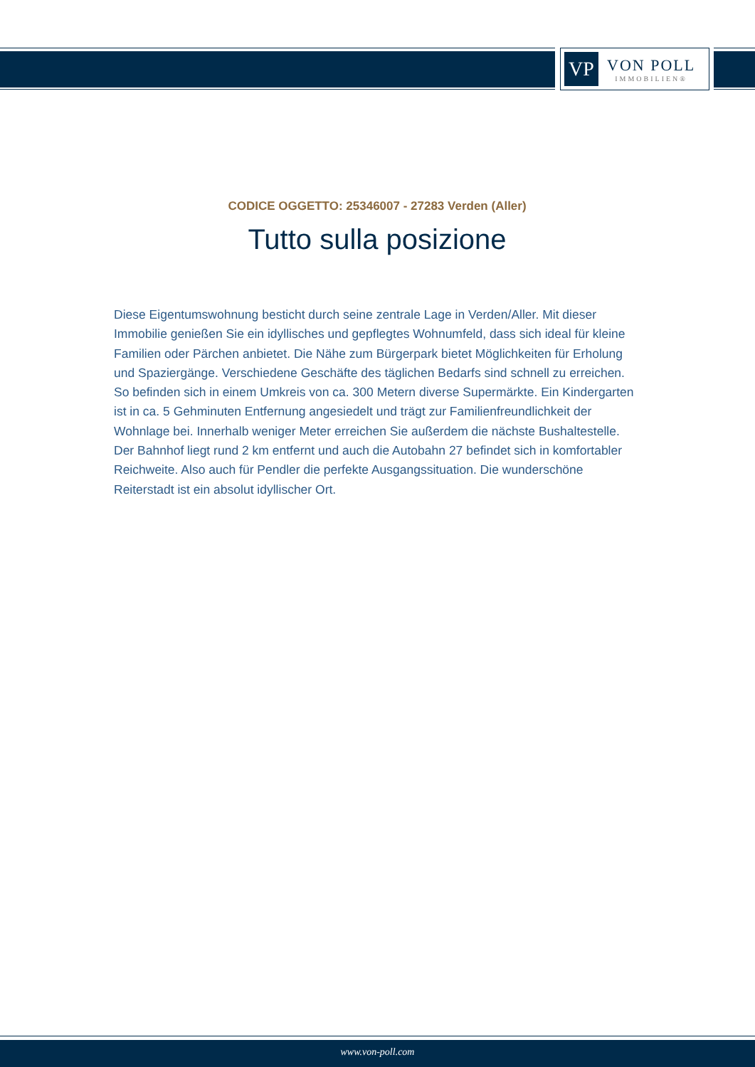VP
VON POLL
IMMOBILIEN®
CODICE OGGETTO: 25346007 - 27283 Verden (Aller)
Tutto sulla posizione
Diese Eigentumswohnung besticht durch seine zentrale Lage in Verden/Aller. Mit dieser Immobilie genießen Sie ein idyllisches und gepflegtes Wohnumfeld, dass sich ideal für kleine Familien oder Pärchen anbietet. Die Nähe zum Bürgerpark bietet Möglichkeiten für Erholung und Spaziergänge. Verschiedene Geschäfte des täglichen Bedarfs sind schnell zu erreichen. So befinden sich in einem Umkreis von ca. 300 Metern diverse Supermärkte. Ein Kindergarten ist in ca. 5 Gehminuten Entfernung angesiedelt und trägt zur Familienfreundlichkeit der Wohnlage bei. Innerhalb weniger Meter erreichen Sie außerdem die nächste Bushaltestelle. Der Bahnhof liegt rund 2 km entfernt und auch die Autobahn 27 befindet sich in komfortabler Reichweite. Also auch für Pendler die perfekte Ausgangssituation. Die wunderschöne Reiterstadt ist ein absolut idyllischer Ort.
www.von-poll.com